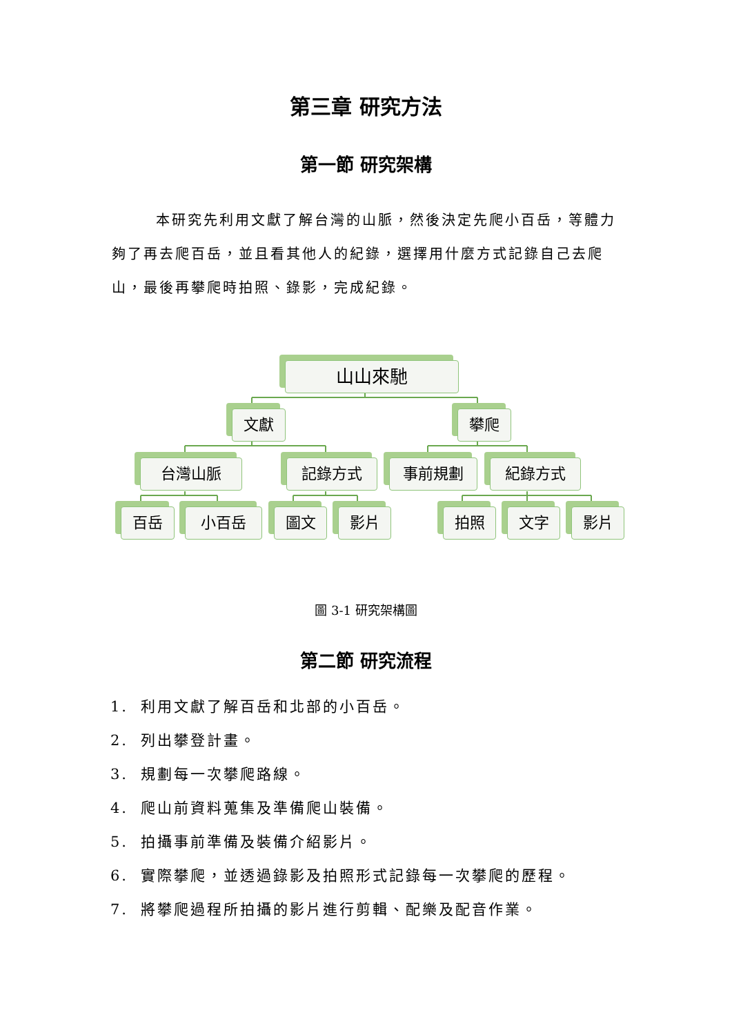第三章 研究方法
第一節 研究架構
本研究先利用文獻了解台灣的山脈，然後決定先爬小百岳，等體力夠了再去爬百岳，並且看其他人的紀錄，選擇用什麼方式記錄自己去爬山，最後再攀爬時拍照、錄影，完成紀錄。
山山來馳
文獻 攀爬
台灣山脈 記錄方式 事前規劃 紀錄方式
百岳 小百岳 圖文 影片 拍照 文字 影片
圖 3-1 研究架構圖
第二節 研究流程
1. 利用文獻了解百岳和北部的小百岳。
2. 列出攀登計畫。
3. 規劃每一次攀爬路線。
4. 爬山前資料蒐集及準備爬山裝備。
5. 拍攝事前準備及裝備介紹影片。
6. 實際攀爬，並透過錄影及拍照形式記錄每一次攀爬的歷程。
7. 將攀爬過程所拍攝的影片進行剪輯、配樂及配音作業。